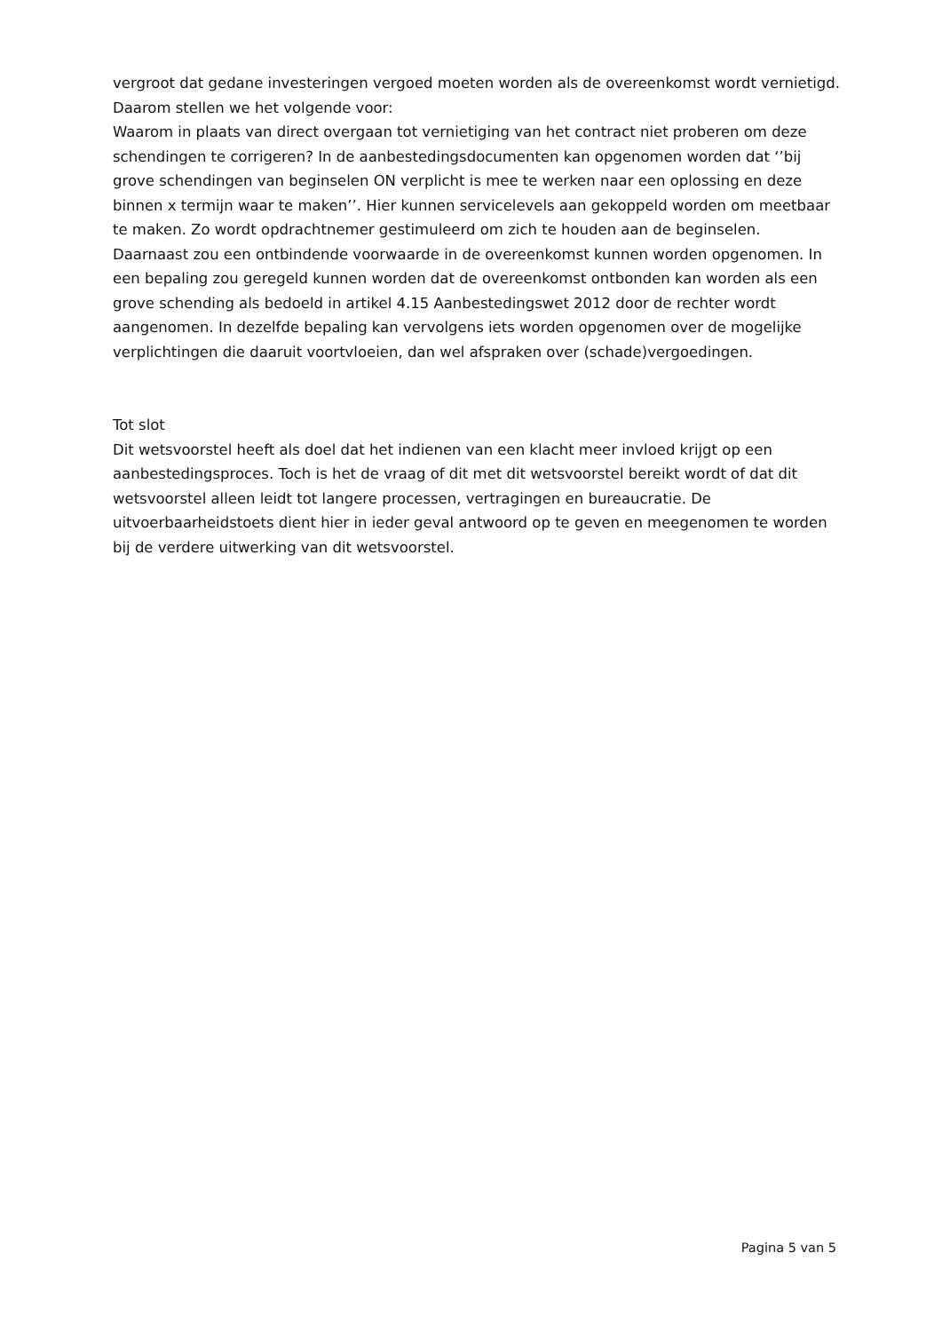vergroot dat gedane investeringen vergoed moeten worden als de overeenkomst wordt vernietigd.
Daarom stellen we het volgende voor:
Waarom in plaats van direct overgaan tot vernietiging van het contract niet proberen om deze schendingen te corrigeren? In de aanbestedingsdocumenten kan opgenomen worden dat ‘’bij grove schendingen van beginselen ON verplicht is mee te werken naar een oplossing en deze binnen x termijn waar te maken’’. Hier kunnen servicelevels aan gekoppeld worden om meetbaar te maken. Zo wordt opdrachtnemer gestimuleerd om zich te houden aan de beginselen.
Daarnaast zou een ontbindende voorwaarde in de overeenkomst kunnen worden opgenomen. In een bepaling zou geregeld kunnen worden dat de overeenkomst ontbonden kan worden als een grove schending als bedoeld in artikel 4.15 Aanbestedingswet 2012 door de rechter wordt aangenomen. In dezelfde bepaling kan vervolgens iets worden opgenomen over de mogelijke verplichtingen die daaruit voortvloeien, dan wel afspraken over (schade)vergoedingen.
Tot slot
Dit wetsvoorstel heeft als doel dat het indienen van een klacht meer invloed krijgt op een aanbestedingsproces. Toch is het de vraag of dit met dit wetsvoorstel bereikt wordt of dat dit wetsvoorstel alleen leidt tot langere processen, vertragingen en bureaucratie. De uitvoerbaarheidstoets dient hier in ieder geval antwoord op te geven en meegenomen te worden bij de verdere uitwerking van dit wetsvoorstel.
Pagina 5 van 5